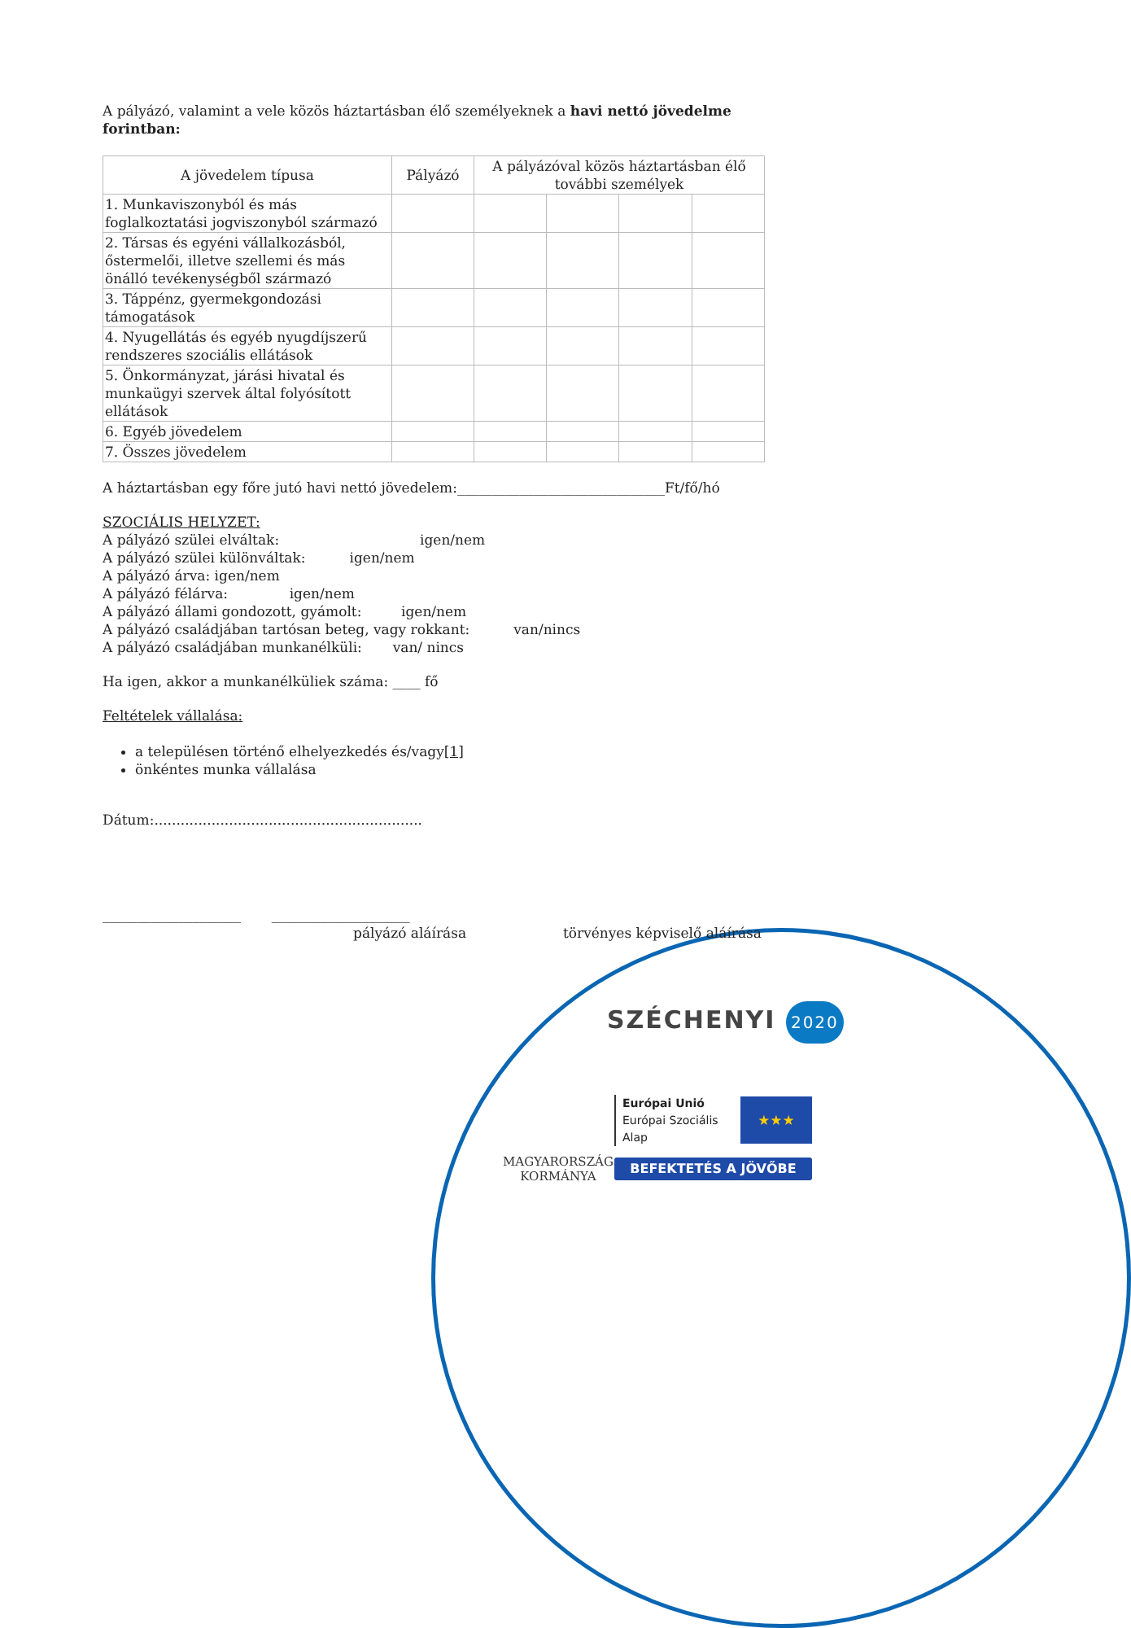A pályázó, valamint a vele közös háztartásban élő személyeknek a havi nettó jövedelme forintban:
| A jövedelem típusa | Pályázó | A pályázóval közös háztartásban élő további személyek | | | |
| 1. Munkaviszonyból és más foglalkoztatási jogviszonyból származó | | | | | |
| 2. Társas és egyéni vállalkozásból, őstermelői, illetve szellemi és más önálló tevékenységből származó | | | | | |
| 3. Táppénz, gyermekgondozási támogatások | | | | | |
| 4. Nyugellátás és egyéb nyugdíjszerű rendszeres szociális ellátások | | | | | |
| 5. Önkormányzat, járási hivatal és munkaügyi szervek által folyósított ellátások | | | | | |
| 6. Egyéb jövedelem | | | | | |
| 7. Összes jövedelem | | | | | |
A háztartásban egy főre jutó havi nettó jövedelem:______________________________Ft/fő/hó
SZOCIÁLIS HELYZET:
A pályázó szülei elváltak: igen/nem
A pályázó szülei különváltak: igen/nem
A pályázó árva: igen/nem
A pályázó félárva: igen/nem
A pályázó állami gondozott, gyámolt: igen/nem
A pályázó családjában tartósan beteg, vagy rokkant: van/nincs
A pályázó családjában munkanélküli: van/ nincs
Ha igen, akkor a munkanélküliek száma: ____ fő
Feltételek vállalása:
a településen történő elhelyezkedés és/vagy[1]
önkéntes munka vállalása
Dátum:.............................................................
____________________ ____________________
pályázó aláírása törvényes képviselő aláírása
SZÉCHENYI 2020
MAGYARORSZÁG
KORMÁNYA
Európai Unió
Európai Szociális
Alap
★★★
BEFEKTETÉS A JÖVŐBE